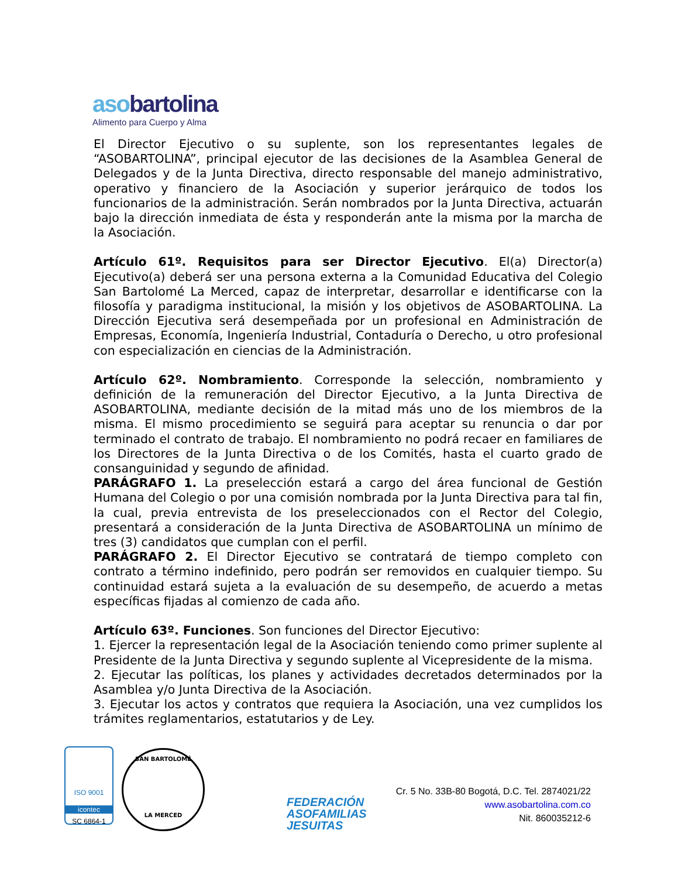asobartolina
Alimento para Cuerpo y Alma
El Director Ejecutivo o su suplente, son los representantes legales de “ASOBARTOLINA”, principal ejecutor de las decisiones de la Asamblea General de Delegados y de la Junta Directiva, directo responsable del manejo administrativo, operativo y financiero de la Asociación y superior jerárquico de todos los funcionarios de la administración. Serán nombrados por la Junta Directiva, actuarán bajo la dirección inmediata de ésta y responderán ante la misma por la marcha de la Asociación.
Artículo 61º. Requisitos para ser Director Ejecutivo. El(a) Director(a) Ejecutivo(a) deberá ser una persona externa a la Comunidad Educativa del Colegio San Bartolomé La Merced, capaz de interpretar, desarrollar e identificarse con la filosofía y paradigma institucional, la misión y los objetivos de ASOBARTOLINA. La Dirección Ejecutiva será desempeñada por un profesional en Administración de Empresas, Economía, Ingeniería Industrial, Contaduría o Derecho, u otro profesional con especialización en ciencias de la Administración.
Artículo 62º. Nombramiento. Corresponde la selección, nombramiento y definición de la remuneración del Director Ejecutivo, a la Junta Directiva de ASOBARTOLINA, mediante decisión de la mitad más uno de los miembros de la misma. El mismo procedimiento se seguirá para aceptar su renuncia o dar por terminado el contrato de trabajo. El nombramiento no podrá recaer en familiares de los Directores de la Junta Directiva o de los Comités, hasta el cuarto grado de consanguinidad y segundo de afinidad.
PARÁGRAFO 1. La preselección estará a cargo del área funcional de Gestión Humana del Colegio o por una comisión nombrada por la Junta Directiva para tal fin, la cual, previa entrevista de los preseleccionados con el Rector del Colegio, presentará a consideración de la Junta Directiva de ASOBARTOLINA un mínimo de tres (3) candidatos que cumplan con el perfil.
PARÁGRAFO 2. El Director Ejecutivo se contratará de tiempo completo con contrato a término indefinido, pero podrán ser removidos en cualquier tiempo. Su continuidad estará sujeta a la evaluación de su desempeño, de acuerdo a metas específicas fijadas al comienzo de cada año.
Artículo 63º. Funciones. Son funciones del Director Ejecutivo:
1. Ejercer la representación legal de la Asociación teniendo como primer suplente al Presidente de la Junta Directiva y segundo suplente al Vicepresidente de la misma.
2. Ejecutar las políticas, los planes y actividades decretados determinados por la Asamblea y/o Junta Directiva de la Asociación.
3. Ejecutar los actos y contratos que requiera la Asociación, una vez cumplidos los trámites reglamentarios, estatutarios y de Ley.
ISO 9001
icontec
SC 6864-1
SAN BARTOLOMÉ
LA MERCED
FEDERACIÓN
ASOFAMILIAS
JESUITAS
Cr. 5 No. 33B-80 Bogotá, D.C. Tel. 2874021/22
www.asobartolina.com.co
Nit. 860035212-6